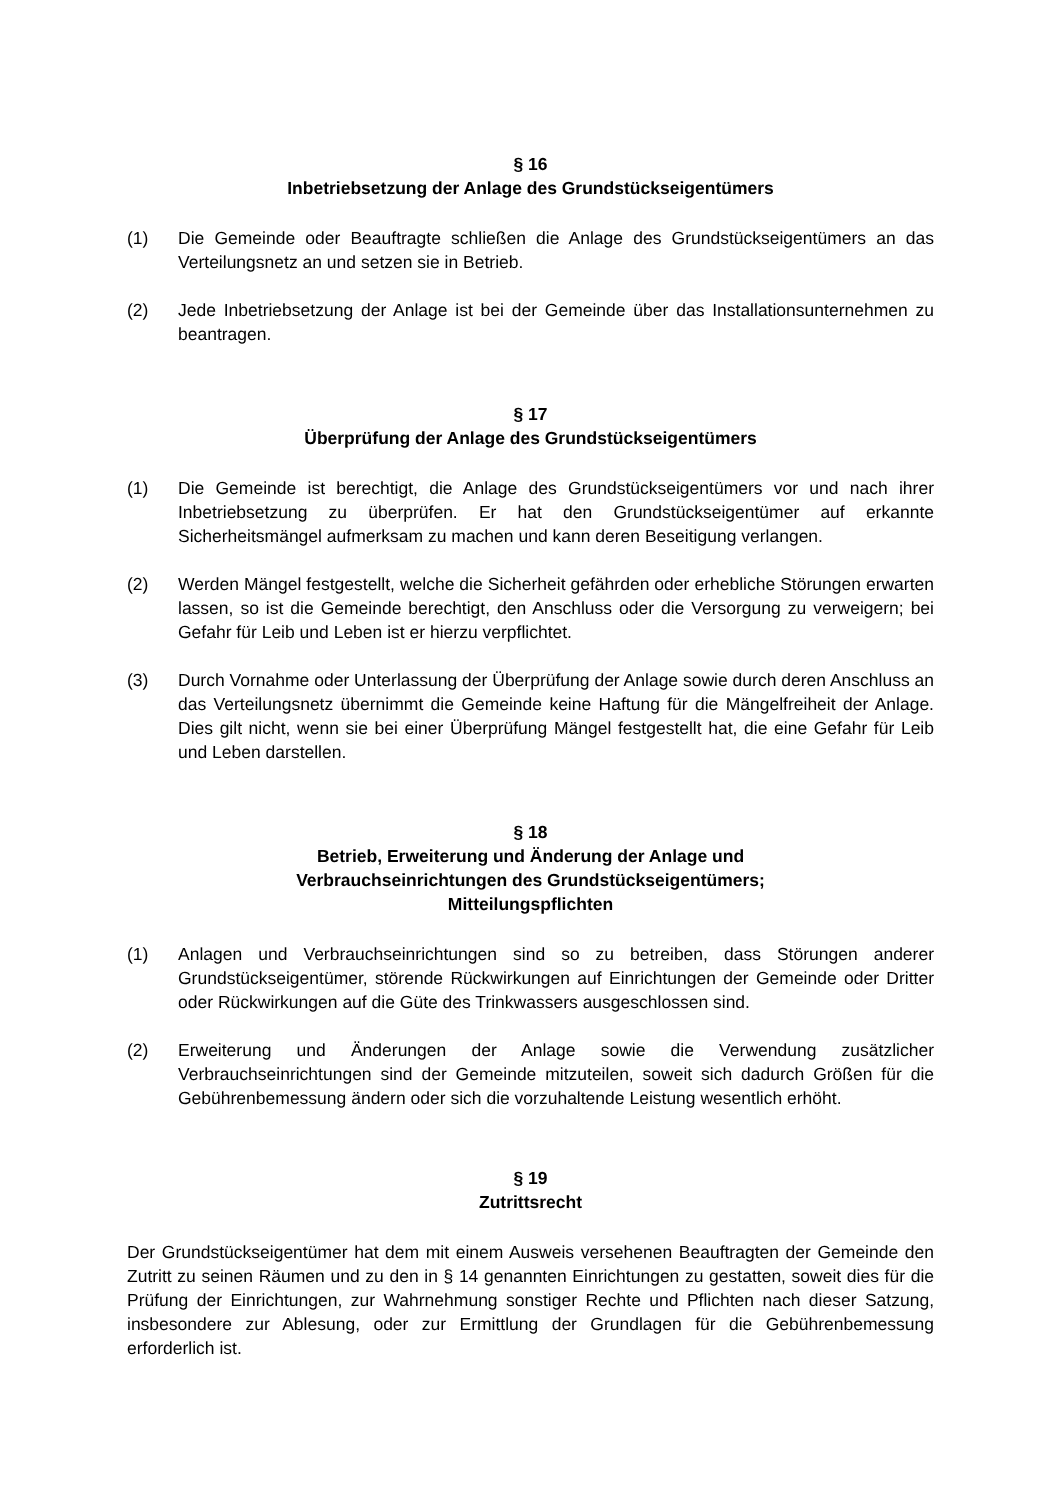§ 16
Inbetriebsetzung der Anlage des Grundstückseigentümers
(1) Die Gemeinde oder Beauftragte schließen die Anlage des Grundstückseigentümers an das Verteilungsnetz an und setzen sie in Betrieb.
(2) Jede Inbetriebsetzung der Anlage ist bei der Gemeinde über das Installationsunternehmen zu beantragen.
§ 17
Überprüfung der Anlage des Grundstückseigentümers
(1) Die Gemeinde ist berechtigt, die Anlage des Grundstückseigentümers vor und nach ihrer Inbetriebsetzung zu überprüfen. Er hat den Grundstückseigentümer auf erkannte Sicherheitsmängel aufmerksam zu machen und kann deren Beseitigung verlangen.
(2) Werden Mängel festgestellt, welche die Sicherheit gefährden oder erhebliche Störungen erwarten lassen, so ist die Gemeinde berechtigt, den Anschluss oder die Versorgung zu verweigern; bei Gefahr für Leib und Leben ist er hierzu verpflichtet.
(3) Durch Vornahme oder Unterlassung der Überprüfung der Anlage sowie durch deren Anschluss an das Verteilungsnetz übernimmt die Gemeinde keine Haftung für die Mängelfreiheit der Anlage. Dies gilt nicht, wenn sie bei einer Überprüfung Mängel festgestellt hat, die eine Gefahr für Leib und Leben darstellen.
§ 18
Betrieb, Erweiterung und Änderung der Anlage und
Verbrauchseinrichtungen des Grundstückseigentümers;
Mitteilungspflichten
(1) Anlagen und Verbrauchseinrichtungen sind so zu betreiben, dass Störungen anderer Grundstückseigentümer, störende Rückwirkungen auf Einrichtungen der Gemeinde oder Dritter oder Rückwirkungen auf die Güte des Trinkwassers ausgeschlossen sind.
(2) Erweiterung und Änderungen der Anlage sowie die Verwendung zusätzlicher Verbrauchseinrichtungen sind der Gemeinde mitzuteilen, soweit sich dadurch Größen für die Gebührenbemessung ändern oder sich die vorzuhaltende Leistung wesentlich erhöht.
§ 19
Zutrittsrecht
Der Grundstückseigentümer hat dem mit einem Ausweis versehenen Beauftragten der Gemeinde den Zutritt zu seinen Räumen und zu den in § 14 genannten Einrichtungen zu gestatten, soweit dies für die Prüfung der Einrichtungen, zur Wahrnehmung sonstiger Rechte und Pflichten nach dieser Satzung, insbesondere zur Ablesung, oder zur Ermittlung der Grundlagen für die Gebührenbemessung erforderlich ist.